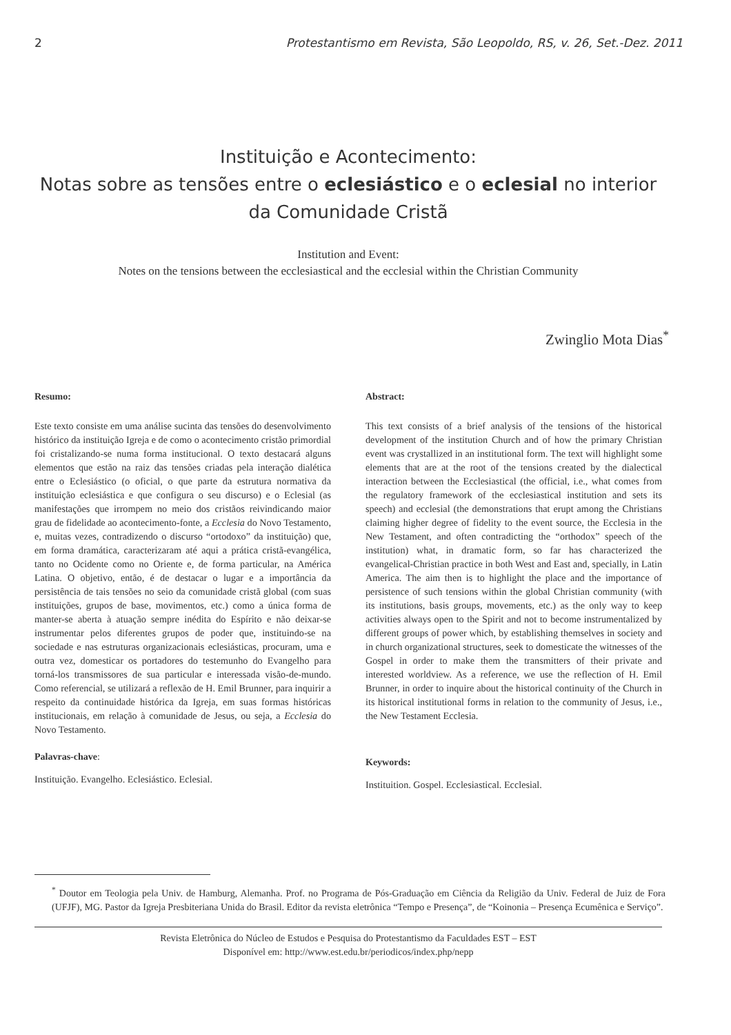2 Protestantismo em Revista, São Leopoldo, RS, v. 26, Set.-Dez. 2011
Instituição e Acontecimento:
Notas sobre as tensões entre o eclesiástico e o eclesial no interior
da Comunidade Cristã
Institution and Event:
Notes on the tensions between the ecclesiastical and the ecclesial within the Christian Community
Zwinglio Mota Dias<sup>*</sup>
Resumo:
Este texto consiste em uma análise sucinta das tensões do desenvolvimento histórico da instituição Igreja e de como o acontecimento cristão primordial foi cristalizando-se numa forma institucional. O texto destacará alguns elementos que estão na raiz das tensões criadas pela interação dialética entre o Eclesiástico (o oficial, o que parte da estrutura normativa da instituição eclesiástica e que configura o seu discurso) e o Eclesial (as manifestações que irrompem no meio dos cristãos reivindicando maior grau de fidelidade ao acontecimento-fonte, a Ecclesia do Novo Testamento, e, muitas vezes, contradizendo o discurso “ortodoxo” da instituição) que, em forma dramática, caracterizaram até aqui a prática cristã-evangélica, tanto no Ocidente como no Oriente e, de forma particular, na América Latina. O objetivo, então, é de destacar o lugar e a importância da persistência de tais tensões no seio da comunidade cristã global (com suas instituições, grupos de base, movimentos, etc.) como a única forma de manter-se aberta à atuação sempre inédita do Espírito e não deixar-se instrumentar pelos diferentes grupos de poder que, instituindo-se na sociedade e nas estruturas organizacionais eclesiásticas, procuram, uma e outra vez, domesticar os portadores do testemunho do Evangelho para torná-los transmissores de sua particular e interessada visão-de-mundo. Como referencial, se utilizará a reflexão de H. Emil Brunner, para inquirir a respeito da continuidade histórica da Igreja, em suas formas históricas institucionais, em relação à comunidade de Jesus, ou seja, a Ecclesia do Novo Testamento.
Palavras-chave:
Instituição. Evangelho. Eclesiástico. Eclesial.
Abstract:
This text consists of a brief analysis of the tensions of the historical development of the institution Church and of how the primary Christian event was crystallized in an institutional form. The text will highlight some elements that are at the root of the tensions created by the dialectical interaction between the Ecclesiastical (the official, i.e., what comes from the regulatory framework of the ecclesiastical institution and sets its speech) and ecclesial (the demonstrations that erupt among the Christians claiming higher degree of fidelity to the event source, the Ecclesia in the New Testament, and often contradicting the “orthodox” speech of the institution) what, in dramatic form, so far has characterized the evangelical-Christian practice in both West and East and, specially, in Latin America. The aim then is to highlight the place and the importance of persistence of such tensions within the global Christian community (with its institutions, basis groups, movements, etc.) as the only way to keep activities always open to the Spirit and not to become instrumentalized by different groups of power which, by establishing themselves in society and in church organizational structures, seek to domesticate the witnesses of the Gospel in order to make them the transmitters of their private and interested worldview. As a reference, we use the reflection of H. Emil Brunner, in order to inquire about the historical continuity of the Church in its historical institutional forms in relation to the community of Jesus, i.e., the New Testament Ecclesia.
Keywords:
Instituition. Gospel. Ecclesiastical. Ecclesial.
<sup>*</sup> Doutor em Teologia pela Univ. de Hamburg, Alemanha. Prof. no Programa de Pós-Graduação em Ciência da Religião da Univ. Federal de Juiz de Fora (UFJF), MG. Pastor da Igreja Presbiteriana Unida do Brasil. Editor da revista eletrônica “Tempo e Presença”, de “Koinonia – Presença Ecumênica e Serviço”.
Revista Eletrônica do Núcleo de Estudos e Pesquisa do Protestantismo da Faculdades EST – EST
Disponível em: http://www.est.edu.br/periodicos/index.php/nepp